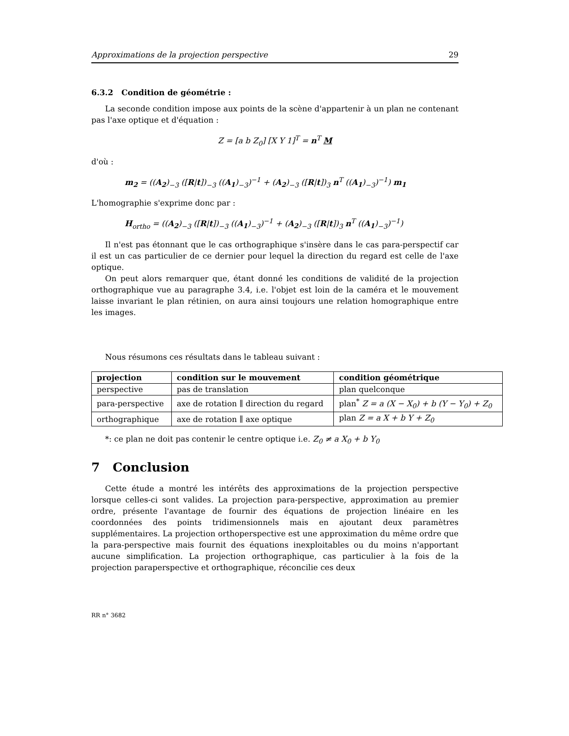Approximations de la projection perspective 29
6.3.2 Condition de géométrie :
La seconde condition impose aux points de la scène d'appartenir à un plan ne contenant pas l'axe optique et d'équation :
Z = [a b Z<sub>0</sub>] [X Y 1]<sup>T</sup> = n<sup>T</sup> M
d'où :
m<sub>2</sub> = ((A<sub>2</sub>)<sub>−3</sub> ([R|t])<sub>−3</sub> ((A<sub>1</sub>)<sub>−3</sub>)<sup>−1</sup> + (A<sub>2</sub>)<sub>−3</sub> ([R|t])<sub>3</sub> n<sup>T</sup> ((A<sub>1</sub>)<sub>−3</sub>)<sup>−1</sup>) m<sub>1</sub>
L'homographie s'exprime donc par :
H<sub>ortho</sub> = ((A<sub>2</sub>)<sub>−3</sub> ([R|t])<sub>−3</sub> ((A<sub>1</sub>)<sub>−3</sub>)<sup>−1</sup> + (A<sub>2</sub>)<sub>−3</sub> ([R|t])<sub>3</sub> n<sup>T</sup> ((A<sub>1</sub>)<sub>−3</sub>)<sup>−1</sup>)
Il n'est pas étonnant que le cas orthographique s'insère dans le cas para-perspectif car il est un cas particulier de ce dernier pour lequel la direction du regard est celle de l'axe optique.
On peut alors remarquer que, étant donné les conditions de validité de la projection orthographique vue au paragraphe 3.4, i.e. l'objet est loin de la caméra et le mouvement laisse invariant le plan rétinien, on aura ainsi toujours une relation homographique entre les images.
Nous résumons ces résultats dans le tableau suivant :
| projection | condition sur le mouvement | condition géométrique |
| --- | --- | --- |
| perspective | pas de translation | plan quelconque |
| para-perspective | axe de rotation ∥ direction du regard | plan<sup>*</sup> Z = a (X − X<sub>0</sub>) + b (Y − Y<sub>0</sub>) + Z<sub>0</sub> |
| orthographique | axe de rotation ∥ axe optique | plan Z = a X + b Y + Z<sub>0</sub> |
*: ce plan ne doit pas contenir le centre optique i.e. Z<sub>0</sub> ≠ a X<sub>0</sub> + b Y<sub>0</sub>
7 Conclusion
Cette étude a montré les intérêts des approximations de la projection perspective lorsque celles-ci sont valides. La projection para-perspective, approximation au premier ordre, présente l'avantage de fournir des équations de projection linéaire en les coordonnées des points tridimensionnels mais en ajoutant deux paramètres supplémentaires. La projection orthoperspective est une approximation du même ordre que la para-perspective mais fournit des équations inexploitables ou du moins n'apportant aucune simplification. La projection orthographique, cas particulier à la fois de la projection paraperspective et orthographique, réconcilie ces deux
RR n° 3682